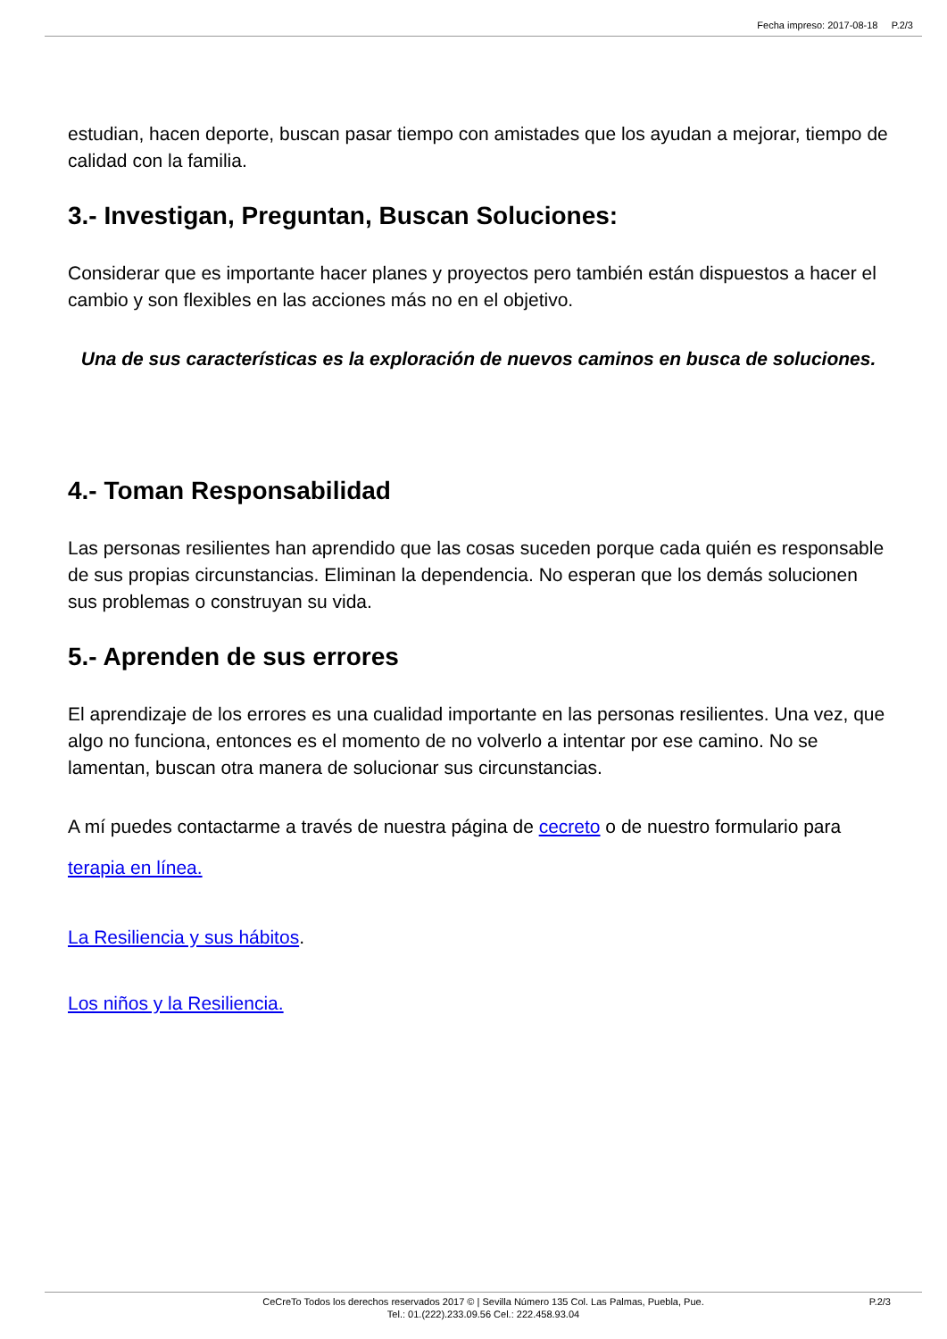Fecha impreso: 2017-08-18 P.2/3
estudian, hacen deporte, buscan pasar tiempo con amistades que los ayudan a mejorar, tiempo de calidad con la familia.
3.- Investigan, Preguntan, Buscan Soluciones:
Considerar que es importante hacer planes y proyectos pero también están dispuestos a hacer el cambio y son flexibles en las acciones más no en el objetivo.
Una de sus características es la exploración de nuevos caminos en busca de soluciones.
4.- Toman Responsabilidad
Las personas resilientes han aprendido que las cosas suceden porque cada quién es responsable de sus propias circunstancias. Eliminan la dependencia. No esperan que los demás solucionen sus problemas o construyan su vida.
5.- Aprenden de sus errores
El aprendizaje de los errores es una cualidad importante en las personas resilientes. Una vez, que algo no funciona, entonces es el momento de no volverlo a intentar por ese camino. No se lamentan, buscan otra manera de solucionar sus circunstancias.
A mí puedes contactarme a través de nuestra página de cecreto o de nuestro formulario para terapia en línea.
La Resiliencia y sus hábitos.
Los niños y la Resiliencia.
CeCreTo Todos los derechos reservados 2017 © | Sevilla Número 135 Col. Las Palmas, Puebla, Pue.
Tel.: 01.(222).233.09.56 Cel.: 222.458.93.04
P.2/3